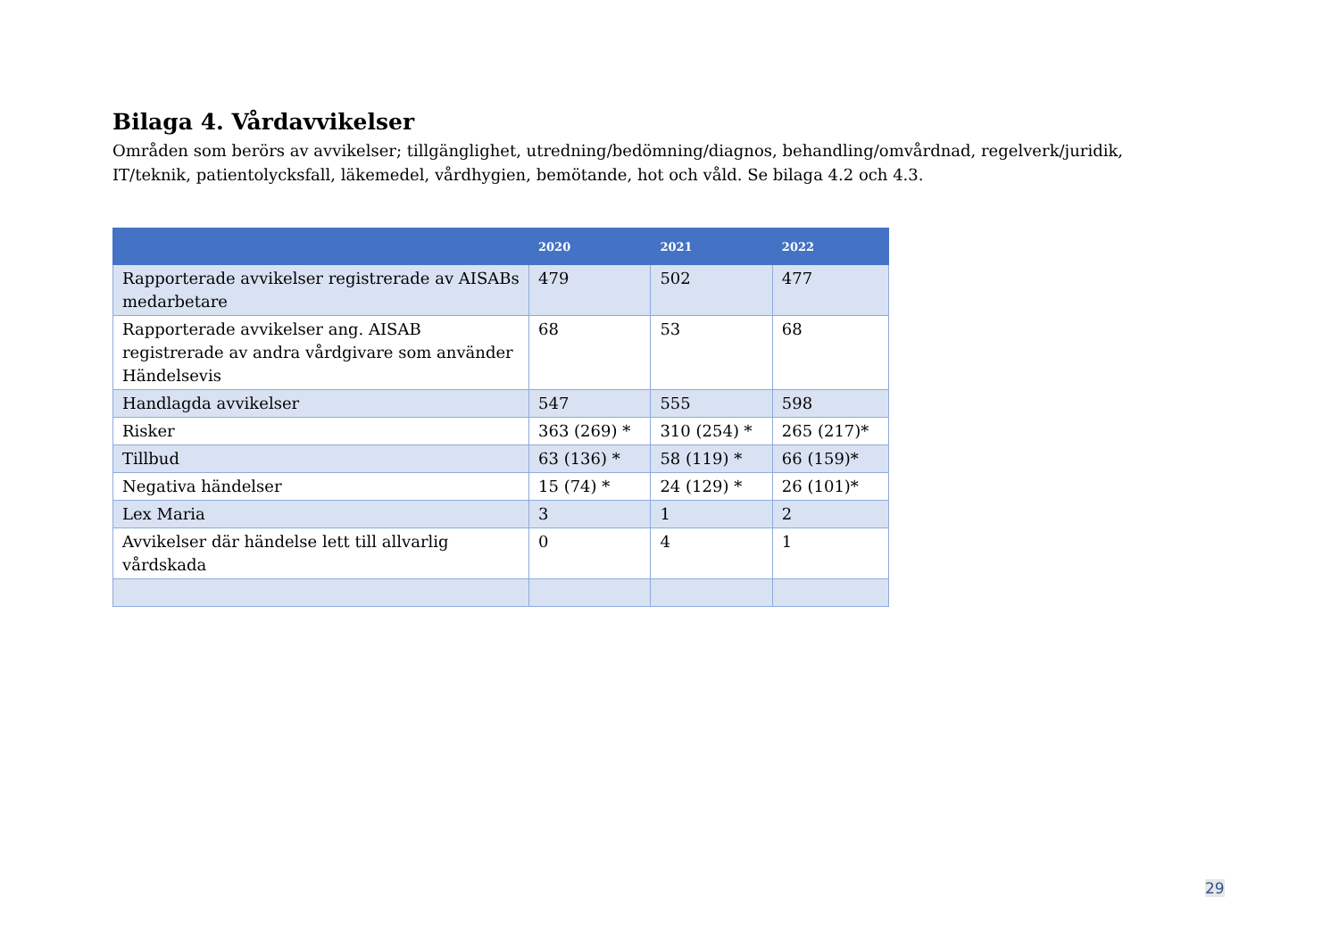Bilaga 4. Vårdavvikelser
Områden som berörs av avvikelser; tillgänglighet, utredning/bedömning/diagnos, behandling/omvårdnad, regelverk/juridik, IT/teknik, patientolycksfall, läkemedel, vårdhygien, bemötande, hot och våld. Se bilaga 4.2 och 4.3.
| | 2020 | 2021 | 2022 |
| --- | --- | --- | --- |
| Rapporterade avvikelser registrerade av AISABs medarbetare | 479 | 502 | 477 |
| Rapporterade avvikelser ang. AISAB registrerade av andra vårdgivare som använder Händelsevis | 68 | 53 | 68 |
| Handlagda avvikelser | 547 | 555 | 598 |
| Risker | 363 (269) * | 310 (254) * | 265 (217)* |
| Tillbud | 63 (136) * | 58 (119) * | 66 (159)* |
| Negativa händelser | 15 (74) * | 24 (129) * | 26 (101)* |
| Lex Maria | 3 | 1 | 2 |
| Avvikelser där händelse lett till allvarlig vårdskada | 0 | 4 | 1 |
29